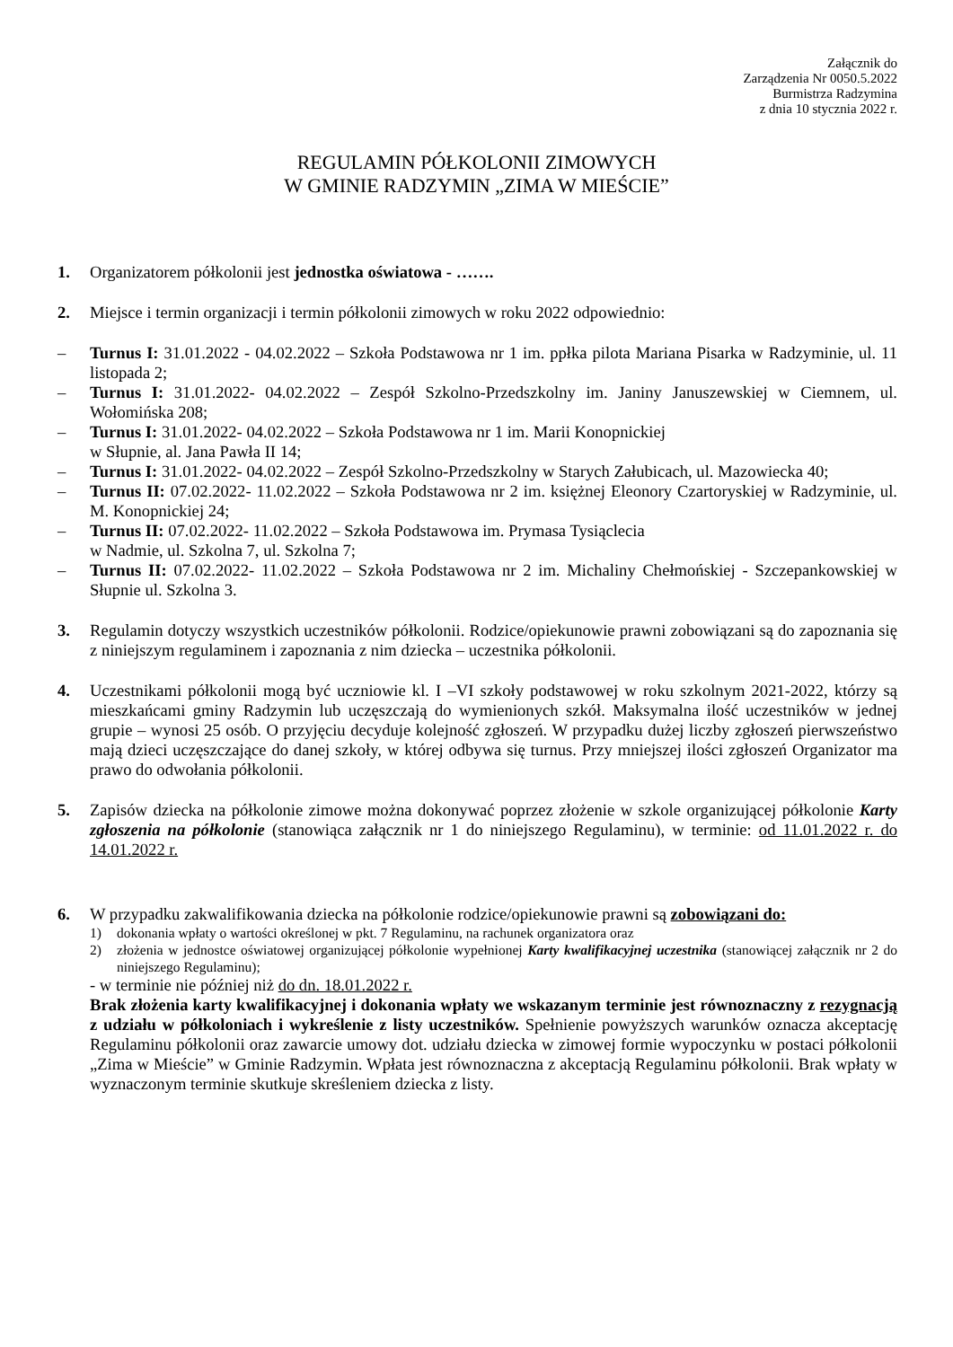Załącznik do
Zarządzenia Nr 0050.5.2022
Burmistrza Radzymina
z dnia 10 stycznia 2022 r.
REGULAMIN PÓŁKOLONII ZIMOWYCH
W GMINIE RADZYMIN „ZIMA W MIEŚCIE”
1. Organizatorem półkolonii jest jednostka oświatowa - …….
2. Miejsce i termin organizacji i termin półkolonii zimowych w roku 2022 odpowiednio:
– Turnus I: 31.01.2022 - 04.02.2022 – Szkoła Podstawowa nr 1 im. ppłka pilota Mariana Pisarka w Radzyminie, ul. 11 listopada 2;
– Turnus I: 31.01.2022- 04.02.2022 – Zespół Szkolno-Przedszkolny im. Janiny Januszewskiej w Ciemnem, ul. Wołomińska 208;
– Turnus I: 31.01.2022- 04.02.2022 – Szkoła Podstawowa nr 1 im. Marii Konopnickiej
w Słupnie, al. Jana Pawła II 14;
– Turnus I: 31.01.2022- 04.02.2022 – Zespół Szkolno-Przedszkolny w Starych Załubicach, ul. Mazowiecka 40;
– Turnus II: 07.02.2022- 11.02.2022 – Szkoła Podstawowa nr 2 im. księżnej Eleonory Czartoryskiej w Radzyminie, ul. M. Konopnickiej 24;
– Turnus II: 07.02.2022- 11.02.2022 – Szkoła Podstawowa im. Prymasa Tysiąclecia
w Nadmie, ul. Szkolna 7, ul. Szkolna 7;
– Turnus II: 07.02.2022- 11.02.2022 – Szkoła Podstawowa nr 2 im. Michaliny Chełmońskiej - Szczepankowskiej w Słupnie ul. Szkolna 3.
3. Regulamin dotyczy wszystkich uczestników półkolonii. Rodzice/opiekunowie prawni zobowiązani są do zapoznania się z niniejszym regulaminem i zapoznania z nim dziecka – uczestnika półkolonii.
4. Uczestnikami półkolonii mogą być uczniowie kl. I –VI szkoły podstawowej w roku szkolnym 2021-2022, którzy są mieszkańcami gminy Radzymin lub uczęszczają do wymienionych szkół. Maksymalna ilość uczestników w jednej grupie – wynosi 25 osób. O przyjęciu decyduje kolejność zgłoszeń. W przypadku dużej liczby zgłoszeń pierwszeństwo mają dzieci uczęszczające do danej szkoły, w której odbywa się turnus. Przy mniejszej ilości zgłoszeń Organizator ma prawo do odwołania półkolonii.
5. Zapisów dziecka na półkolonie zimowe można dokonywać poprzez złożenie w szkole organizującej półkolonie Karty zgłoszenia na półkolonie (stanowiąca załącznik nr 1 do niniejszego Regulaminu), w terminie: od 11.01.2022 r. do 14.01.2022 r.
6. W przypadku zakwalifikowania dziecka na półkolonie rodzice/opiekunowie prawni są zobowiązani do:
1) dokonania wpłaty o wartości określonej w pkt. 7 Regulaminu, na rachunek organizatora oraz
2) złożenia w jednostce oświatowej organizującej półkolonie wypełnionej Karty kwalifikacyjnej uczestnika (stanowiącej załącznik nr 2 do niniejszego Regulaminu);
- w terminie nie później niż do dn. 18.01.2022 r.
Brak złożenia karty kwalifikacyjnej i dokonania wpłaty we wskazanym terminie jest równoznaczny z rezygnacją z udziału w półkoloniach i wykreślenie z listy uczestników. Spełnienie powyższych warunków oznacza akceptację Regulaminu półkolonii oraz zawarcie umowy dot. udziału dziecka w zimowej formie wypoczynku w postaci półkolonii „Zima w Mieście” w Gminie Radzymin. Wpłata jest równoznaczna z akceptacją Regulaminu półkolonii. Brak wpłaty w wyznaczonym terminie skutkuje skreśleniem dziecka z listy.